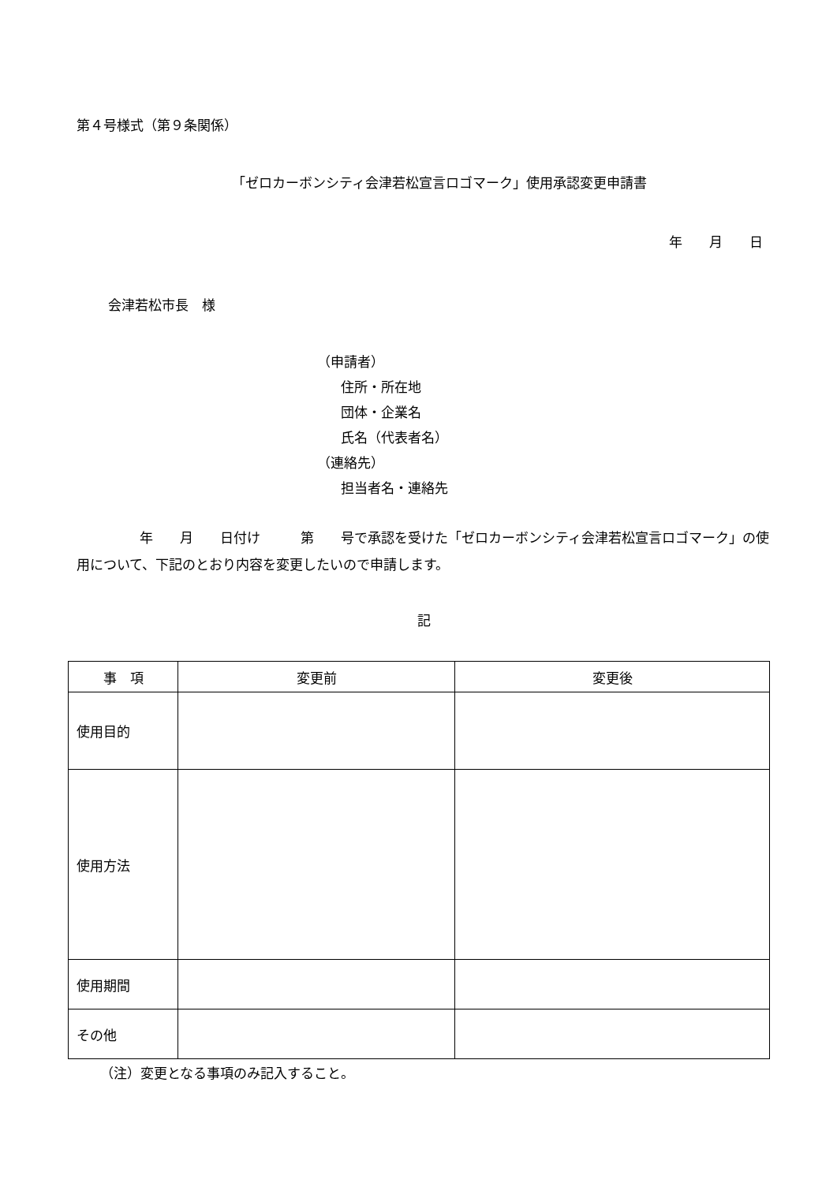第４号様式（第９条関係）
「ゼロカーボンシティ会津若松宣言ロゴマーク」使用承認変更申請書
年　　月　　日
会津若松市長　様
（申請者）
住所・所在地
団体・企業名
氏名（代表者名）
（連絡先）
担当者名・連絡先
年　　月　　日付け　　　第　　号で承認を受けた「ゼロカーボンシティ会津若松宣言ロゴマーク」の使用について、下記のとおり内容を変更したいので申請します。
記
| 事 項 | 変更前 | 変更後 |
| --- | --- | --- |
| 使用目的 | | |
| 使用方法 | | |
| 使用期間 | | |
| その他 | | |
（注）変更となる事項のみ記入すること。